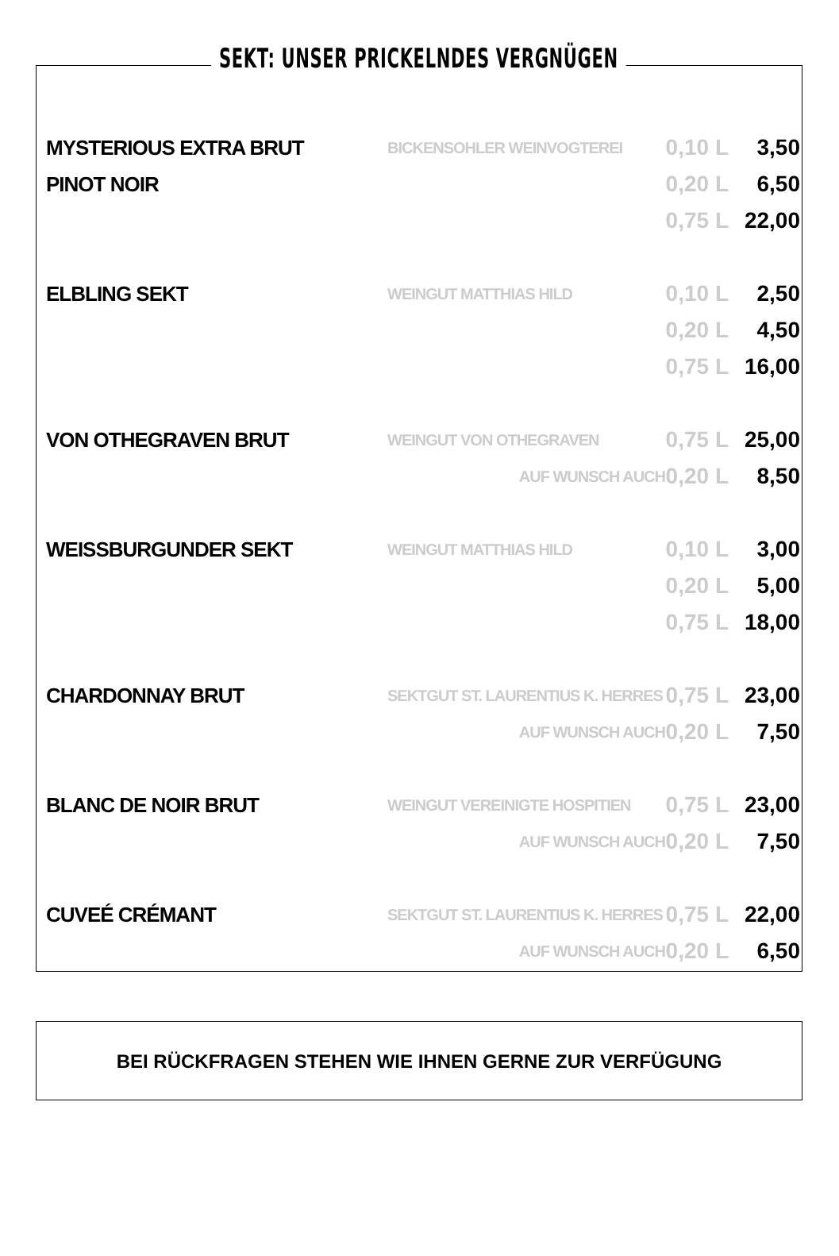SEKT: UNSER PRICKELNDES VERGNÜGEN
| MYSTERIOUS EXTRA BRUT | BICKENSOHLER WEINVOGTEREI | 0,10 L | 3,50 |
| PINOT NOIR | | 0,20 L | 6,50 |
| | | 0,75 L | 22,00 |
| ELBLING SEKT | WEINGUT MATTHIAS HILD | 0,10 L | 2,50 |
| | | 0,20 L | 4,50 |
| | | 0,75 L | 16,00 |
| VON OTHEGRAVEN BRUT | WEINGUT VON OTHEGRAVEN | 0,75 L | 25,00 |
| | AUF WUNSCH AUCH | 0,20 L | 8,50 |
| WEISSBURGUNDER SEKT | WEINGUT MATTHIAS HILD | 0,10 L | 3,00 |
| | | 0,20 L | 5,00 |
| | | 0,75 L | 18,00 |
| CHARDONNAY BRUT | SEKTGUT ST. LAURENTIUS K. HERRES | 0,75 L | 23,00 |
| | AUF WUNSCH AUCH | 0,20 L | 7,50 |
| BLANC DE NOIR BRUT | WEINGUT VEREINIGTE HOSPITIEN | 0,75 L | 23,00 |
| | AUF WUNSCH AUCH | 0,20 L | 7,50 |
| CUVEÉ CRÉMANT | SEKTGUT ST. LAURENTIUS K. HERRES | 0,75 L | 22,00 |
| | AUF WUNSCH AUCH | 0,20 L | 6,50 |
BEI RÜCKFRAGEN STEHEN WIE IHNEN GERNE ZUR VERFÜGUNG